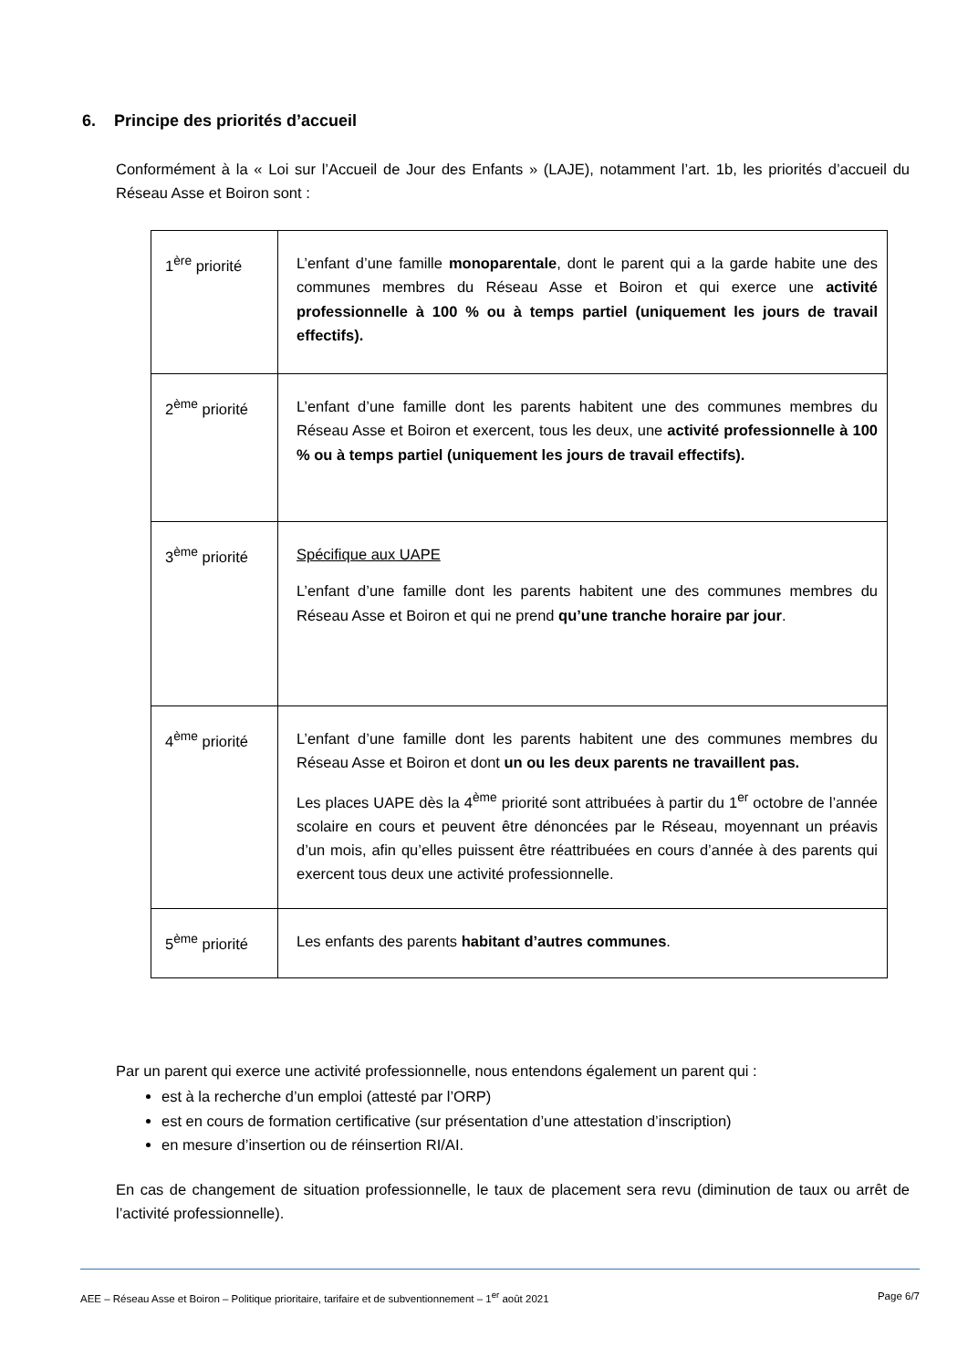6. Principe des priorités d’accueil
Conformément à la « Loi sur l’Accueil de Jour des Enfants » (LAJE), notamment l’art. 1b, les priorités d’accueil du Réseau Asse et Boiron sont :
| 1<sup>ère</sup> priorité | L’enfant d’une famille monoparentale , dont le parent qui a la garde habite une des communes membres du Réseau Asse et Boiron et qui exerce une activité professionnelle à 100 % ou à temps partiel (uniquement les jours de travail effectifs). |
| 2<sup>ème</sup> priorité | L’enfant d’une famille dont les parents habitent une des communes membres du Réseau Asse et Boiron et exercent, tous les deux, une activité professionnelle à 100 % ou à temps partiel (uniquement les jours de travail effectifs). |
| 3<sup>ème</sup> priorité | Spécifique aux UAPE L’enfant d’une famille dont les parents habitent une des communes membres du Réseau Asse et Boiron et qui ne prend qu’une tranche horaire par jour . |
| 4<sup>ème</sup> priorité | L’enfant d’une famille dont les parents habitent une des communes membres du Réseau Asse et Boiron et dont un ou les deux parents ne travaillent pas. Les places UAPE dès la 4<sup>ème</sup> priorité sont attribuées à partir du 1<sup>er</sup> octobre de l’année scolaire en cours et peuvent être dénoncées par le Réseau, moyennant un préavis d’un mois, afin qu’elles puissent être réattribuées en cours d’année à des parents qui exercent tous deux une activité professionnelle. |
| 5<sup>ème</sup> priorité | Les enfants des parents habitant d’autres communes . |
Par un parent qui exerce une activité professionnelle, nous entendons également un parent qui :
est à la recherche d’un emploi (attesté par l’ORP)
est en cours de formation certificative (sur présentation d’une attestation d’inscription)
en mesure d’insertion ou de réinsertion RI/AI.
En cas de changement de situation professionnelle, le taux de placement sera revu (diminution de taux ou arrêt de l’activité professionnelle).
AEE – Réseau Asse et Boiron – Politique prioritaire, tarifaire et de subventionnement – 1<sup>er</sup> août 2021 Page 6/7